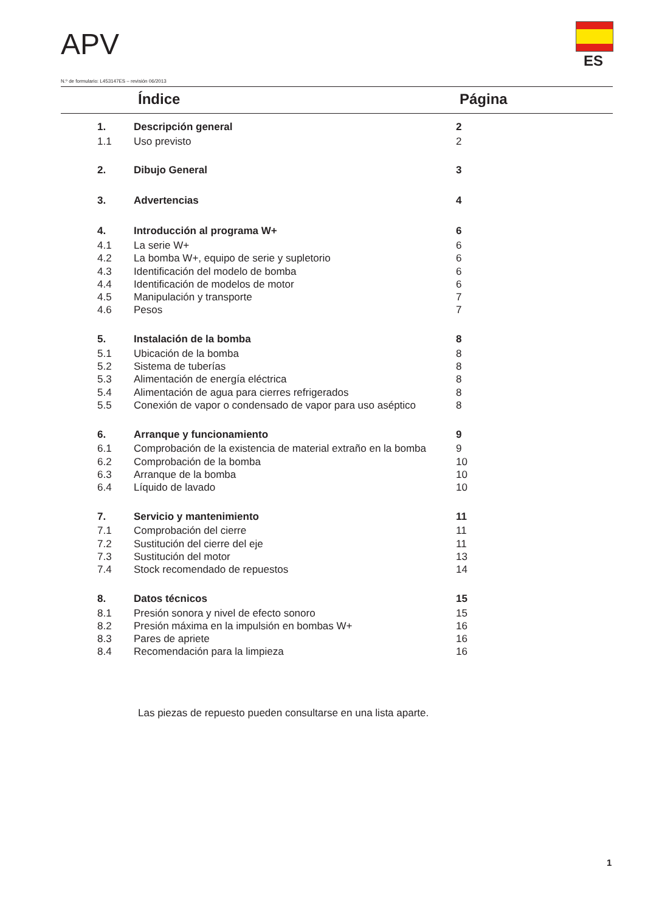APV ES
N.º de formulario: L453147ES – revisión 06/2013
Índice Página
| 1. | Descripción general | 2 |
| 1.1 | Uso previsto | 2 |
| 2. | Dibujo General | 3 |
| 3. | Advertencias | 4 |
| 4. | Introducción al programa W+ | 6 |
| 4.1 | La serie W+ | 6 |
| 4.2 | La bomba W+, equipo de serie y supletorio | 6 |
| 4.3 | Identificación del modelo de bomba | 6 |
| 4.4 | Identificación de modelos de motor | 6 |
| 4.5 | Manipulación y transporte | 7 |
| 4.6 | Pesos | 7 |
| 5. | Instalación de la bomba | 8 |
| 5.1 | Ubicación de la bomba | 8 |
| 5.2 | Sistema de tuberías | 8 |
| 5.3 | Alimentación de energía eléctrica | 8 |
| 5.4 | Alimentación de agua para cierres refrigerados | 8 |
| 5.5 | Conexión de vapor o condensado de vapor para uso aséptico | 8 |
| 6. | Arranque y funcionamiento | 9 |
| 6.1 | Comprobación de la existencia de material extraño en la bomba | 9 |
| 6.2 | Comprobación de la bomba | 10 |
| 6.3 | Arranque de la bomba | 10 |
| 6.4 | Líquido de lavado | 10 |
| 7. | Servicio y mantenimiento | 11 |
| 7.1 | Comprobación del cierre | 11 |
| 7.2 | Sustitución del cierre del eje | 11 |
| 7.3 | Sustitución del motor | 13 |
| 7.4 | Stock recomendado de repuestos | 14 |
| 8. | Datos técnicos | 15 |
| 8.1 | Presión sonora y nivel de efecto sonoro | 15 |
| 8.2 | Presión máxima en la impulsión en bombas W+ | 16 |
| 8.3 | Pares de apriete | 16 |
| 8.4 | Recomendación para la limpieza | 16 |
Las piezas de repuesto pueden consultarse en una lista aparte.
1